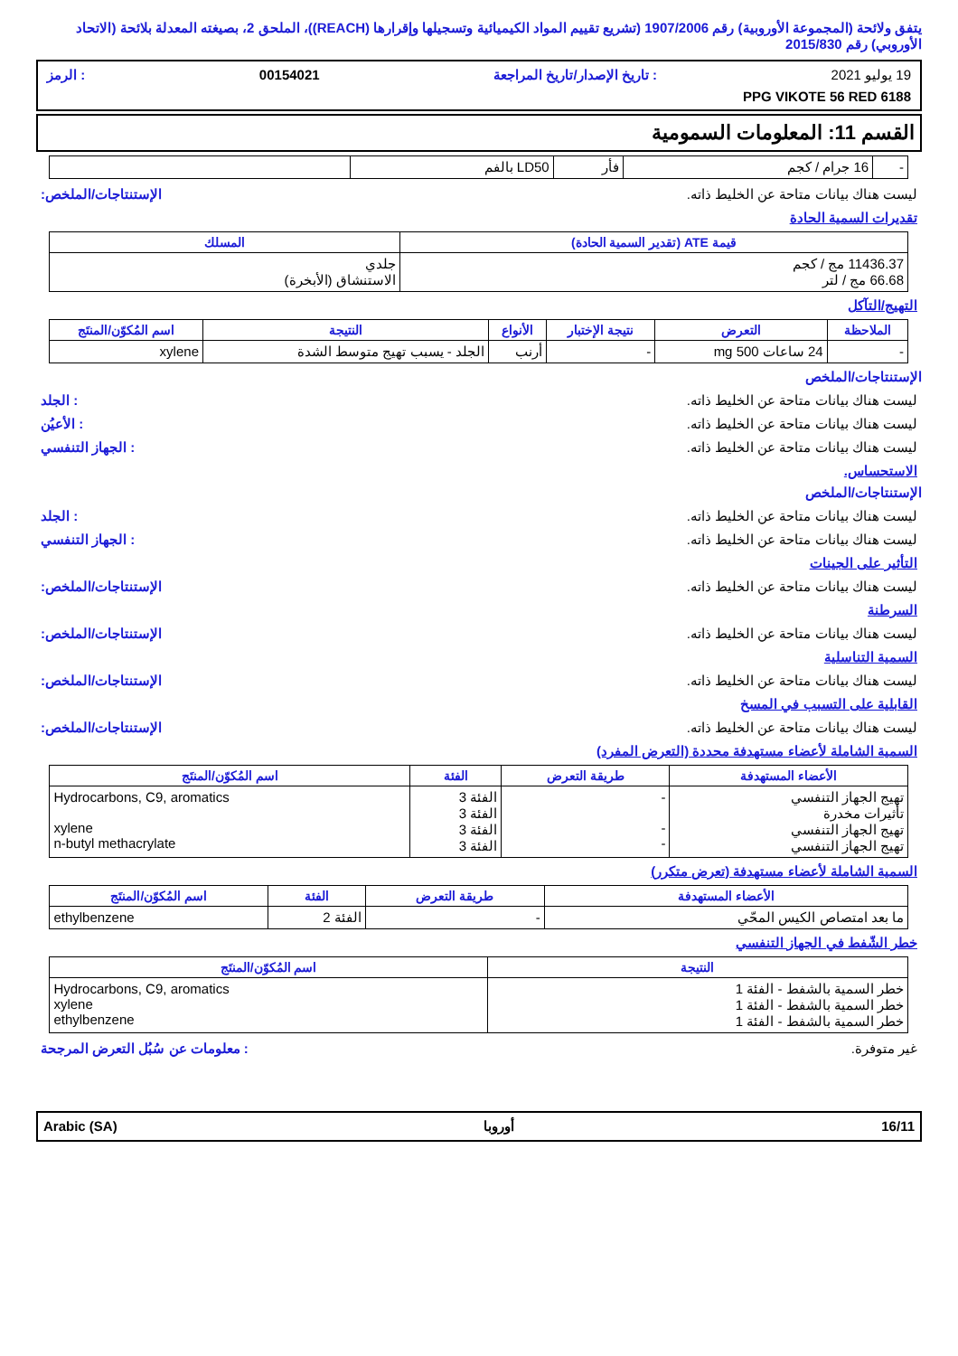يتفق ولائحة (المجموعة الأوروبية) رقم 1907/2006 (تشريع تقييم المواد الكيميائية وتسجيلها وإقرارها (REACH))، الملحق 2، بصيغته المعدلة بلائحة (الاتحاد الأوروبي) رقم 2015/830
19 يوليو 2021: تاريخ الإصدار/تاريخ المراجعة 00154021: الرمز
PPG VIKOTE 56 RED 6188
القسم 11: المعلومات السمومية
| - | 16 جرام / كجم | فأر | LD50 بالفم | |
ليست هناك بيانات متاحة عن الخليط ذاته. الإستنتاجات/الملخص:
تقديرات السمية الحادة
| قيمة ATE (تقدير السمية الحادة) | المسلك |
| --- | --- |
| 11436.37 مج / كجم 66.68 مج / لتر | جلدي الاستنشاق (الأبخرة) |
التهيج/التآكل
| الملاحظة | التعرض | نتيجة الإختبار | الأنواع | النتيجة | اسم المُكوّن/المنتَج |
| --- | --- | --- | --- | --- | --- |
| - | 24 ساعات 500 mg | - | أرنب | الجلد - يسبب تهيج متوسط الشدة | xylene |
الإستنتاجات/الملخص
ليست هناك بيانات متاحة عن الخليط ذاته.: الجلد
ليست هناك بيانات متاحة عن الخليط ذاته.: الأعيُن
ليست هناك بيانات متاحة عن الخليط ذاته.: الجهاز التنفسي
الاستحساس.
الإستنتاجات/الملخص
ليست هناك بيانات متاحة عن الخليط ذاته.: الجلد
ليست هناك بيانات متاحة عن الخليط ذاته.: الجهاز التنفسي
التأثير على الجينات
ليست هناك بيانات متاحة عن الخليط ذاته. الإستنتاجات/الملخص:
السرطنة
ليست هناك بيانات متاحة عن الخليط ذاته. الإستنتاجات/الملخص:
السمية التناسلية
ليست هناك بيانات متاحة عن الخليط ذاته. الإستنتاجات/الملخص:
القابلية على التسبب في المسخ
ليست هناك بيانات متاحة عن الخليط ذاته. الإستنتاجات/الملخص:
السمية الشاملة لأعضاء مستهدفة محددة (التعرض المفرد)
| الأعضاء المستهدفة | طريقة التعرض | الفئة | اسم المُكوّن/المنتَج |
| --- | --- | --- | --- |
| تهيج الجهاز التنفسي تأثيرات مخدرة تهيج الجهاز التنفسي تهيج الجهاز التنفسي | - - - | الفئة 3 الفئة 3 الفئة 3 الفئة 3 | Hydrocarbons, C9, aromatics xylene n-butyl methacrylate |
السمية الشاملة لأعضاء مستهدفة (تعرض متكرر)
| الأعضاء المستهدفة | طريقة التعرض | الفئة | اسم المُكوّن/المنتَج |
| --- | --- | --- | --- |
| ما بعد امتصاص الكيس المحّي | - | الفئة 2 | ethylbenzene |
خطر الشّفط في الجهاز التنفسي
| النتيجة | اسم المُكوّن/المنتَج |
| --- | --- |
| خطر السمية بالشفط - الفئة 1 خطر السمية بالشفط - الفئة 1 خطر السمية بالشفط - الفئة 1 | Hydrocarbons, C9, aromatics xylene ethylbenzene |
غير متوفرة.: معلومات عن سُبُل التعرض المرجحة
16/11 أوروبا Arabic (SA)